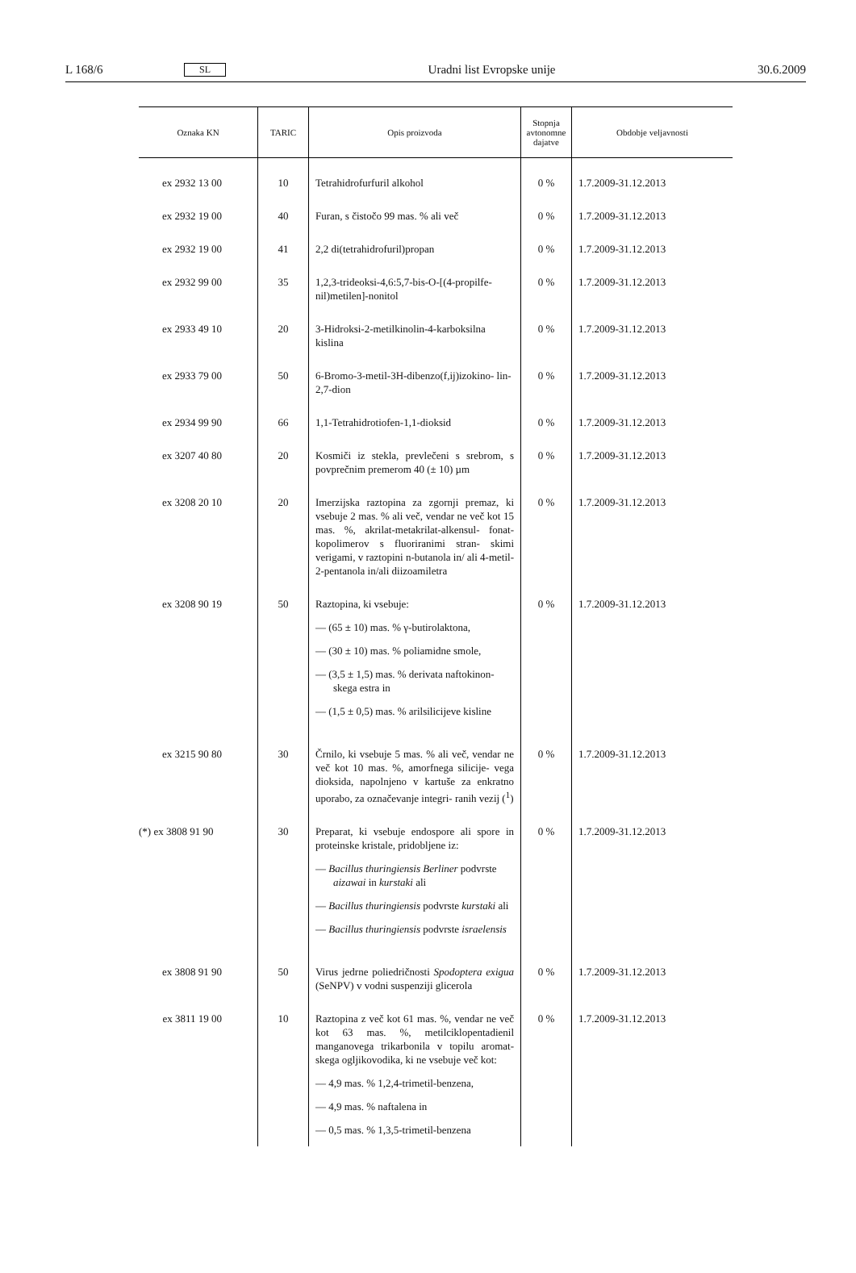L 168/6 SL Uradni list Evropske unije 30.6.2009
| Oznaka KN | TARIC | Opis proizvoda | Stopnja avtonomne dajatve | Obdobje veljavnosti |
| --- | --- | --- | --- | --- |
| ex 2932 13 00 | 10 | Tetrahidrofurfuril alkohol | 0 % | 1.7.2009-31.12.2013 |
| ex 2932 19 00 | 40 | Furan, s čistočo 99 mas. % ali več | 0 % | 1.7.2009-31.12.2013 |
| ex 2932 19 00 | 41 | 2,2 di(tetrahidrofuril)propan | 0 % | 1.7.2009-31.12.2013 |
| ex 2932 99 00 | 35 | 1,2,3-trideoksi-4,6:5,7-bis-O-[(4-propilfe- nil)metilen]-nonitol | 0 % | 1.7.2009-31.12.2013 |
| ex 2933 49 10 | 20 | 3-Hidroksi-2-metilkinolin-4-karboksilna kislina | 0 % | 1.7.2009-31.12.2013 |
| ex 2933 79 00 | 50 | 6-Bromo-3-metil-3H-dibenzo(f,ij)izokino- lin-2,7-dion | 0 % | 1.7.2009-31.12.2013 |
| ex 2934 99 90 | 66 | 1,1-Tetrahidrotiofen-1,1-dioksid | 0 % | 1.7.2009-31.12.2013 |
| ex 3207 40 80 | 20 | Kosmiči iz stekla, prevlečeni s srebrom, s povprečnim premerom 40 (± 10) µm | 0 % | 1.7.2009-31.12.2013 |
| ex 3208 20 10 | 20 | Imerzijska raztopina za zgornji premaz, ki vsebuje 2 mas. % ali več, vendar ne več kot 15 mas. %, akrilat-metakrilat-alkensul- fonat-kopolimerov s fluoriranimi stran- skimi verigami, v raztopini n-butanola in/ ali 4-metil-2-pentanola in/ali diizoamiletra | 0 % | 1.7.2009-31.12.2013 |
| ex 3208 90 19 | 50 | Raztopina, ki vsebuje: — (65 ± 10) mas. % γ-butirolaktona, — (30 ± 10) mas. % poliamidne smole, — (3,5 ± 1,5) mas. % derivata naftokinon- skega estra in — (1,5 ± 0,5) mas. % arilsilicijeve kisline | 0 % | 1.7.2009-31.12.2013 |
| ex 3215 90 80 | 30 | Črnilo, ki vsebuje 5 mas. % ali več, vendar ne več kot 10 mas. %, amorfnega silicije- vega dioksida, napolnjeno v kartuše za enkratno uporabo, za označevanje integri- ranih vezij (<sup>1</sup>) | 0 % | 1.7.2009-31.12.2013 |
| (*) ex 3808 91 90 | 30 | Preparat, ki vsebuje endospore ali spore in proteinske kristale, pridobljene iz: — Bacillus thuringiensis Berliner podvrste aizawai in kurstaki ali — Bacillus thuringiensis podvrste kurstaki ali — Bacillus thuringiensis podvrste israelensis | 0 % | 1.7.2009-31.12.2013 |
| ex 3808 91 90 | 50 | Virus jedrne poliedričnosti Spodoptera exigua (SeNPV) v vodni suspenziji glicerola | 0 % | 1.7.2009-31.12.2013 |
| ex 3811 19 00 | 10 | Raztopina z več kot 61 mas. %, vendar ne več kot 63 mas. %, metilciklopentadienil manganovega trikarbonila v topilu aromat- skega ogljikovodika, ki ne vsebuje več kot: — 4,9 mas. % 1,2,4-trimetil-benzena, — 4,9 mas. % naftalena in — 0,5 mas. % 1,3,5-trimetil-benzena | 0 % | 1.7.2009-31.12.2013 |